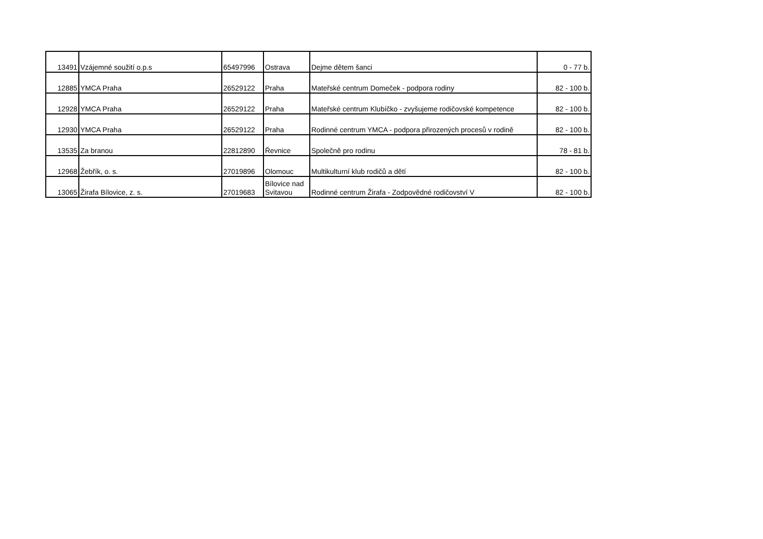| 13491 | Vzájemné soužití o.p.s | 65497996 | Ostrava | Dejme dětem šanci | 0 - 77 b. |
| 12885 | YMCA Praha | 26529122 | Praha | Mateřské centrum Domeček - podpora rodiny | 82 - 100 b. |
| 12928 | YMCA Praha | 26529122 | Praha | Mateřské centrum Klubíčko - zvyšujeme rodičovské kompetence | 82 - 100 b. |
| 12930 | YMCA Praha | 26529122 | Praha | Rodinné centrum YMCA - podpora přirozených procesů v rodině | 82 - 100 b. |
| 13535 | Za branou | 22812890 | Řevnice | Společně pro rodinu | 78 - 81 b. |
| 12968 | Žebřík, o. s. | 27019896 | Olomouc | Multikulturní klub rodičů a dětí | 82 - 100 b. |
| 13065 | Žirafa Bílovice, z. s. | 27019683 | Bílovice nad Svitavou | Rodinné centrum Žirafa - Zodpovědné rodičovství V | 82 - 100 b. |